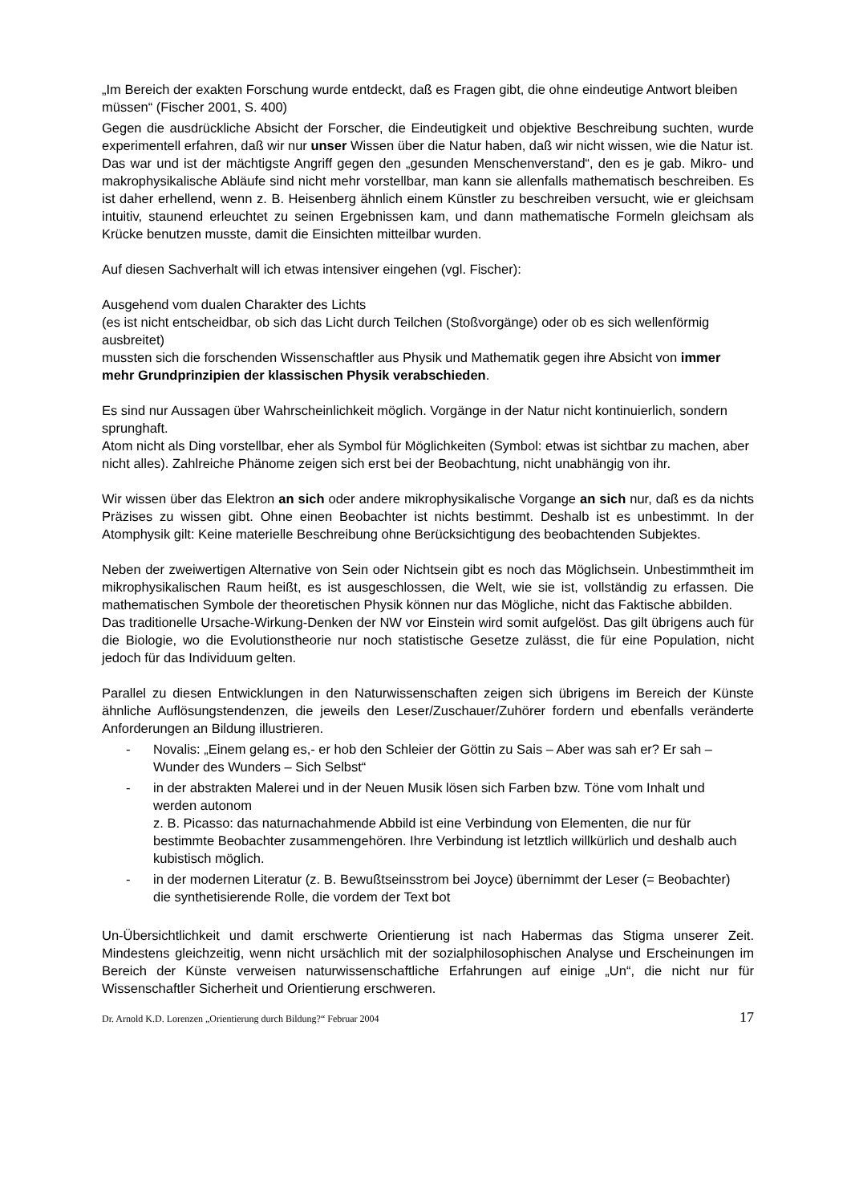„Im Bereich der exakten Forschung wurde entdeckt, daß es Fragen gibt, die ohne eindeutige Antwort bleiben müssen“ (Fischer 2001, S. 400)
Gegen die ausdrückliche Absicht der Forscher, die Eindeutigkeit und objektive Beschreibung suchten, wurde experimentell erfahren, daß wir nur unser Wissen über die Natur haben, daß wir nicht wissen, wie die Natur ist.
Das war und ist der mächtigste Angriff gegen den „gesunden Menschenverstand“, den es je gab. Mikro- und makrophysikalische Abläufe sind nicht mehr vorstellbar, man kann sie allenfalls mathematisch beschreiben. Es ist daher erhellend, wenn z. B. Heisenberg ähnlich einem Künstler zu beschreiben versucht, wie er gleichsam intuitiv, staunend erleuchtet zu seinen Ergebnissen kam, und dann mathematische Formeln gleichsam als Krücke benutzen musste, damit die Einsichten mitteilbar wurden.
Auf diesen Sachverhalt will ich etwas intensiver eingehen (vgl. Fischer):
Ausgehend vom dualen Charakter des Lichts
(es ist nicht entscheidbar, ob sich das Licht durch Teilchen (Stoßvorgänge) oder ob es sich wellenförmig ausbreitet)
mussten sich die forschenden Wissenschaftler aus Physik und Mathematik gegen ihre Absicht von immer mehr Grundprinzipien der klassischen Physik verabschieden.
Es sind nur Aussagen über Wahrscheinlichkeit möglich. Vorgänge in der Natur nicht kontinuierlich, sondern sprunghaft.
Atom nicht als Ding vorstellbar, eher als Symbol für Möglichkeiten (Symbol: etwas ist sichtbar zu machen, aber nicht alles). Zahlreiche Phänome zeigen sich erst bei der Beobachtung, nicht unabhängig von ihr.
Wir wissen über das Elektron an sich oder andere mikrophysikalische Vorgange an sich nur, daß es da nichts Präzises zu wissen gibt. Ohne einen Beobachter ist nichts bestimmt. Deshalb ist es unbestimmt. In der Atomphysik gilt: Keine materielle Beschreibung ohne Berücksichtigung des beobachtenden Subjektes.
Neben der zweiwertigen Alternative von Sein oder Nichtsein gibt es noch das Möglichsein. Unbestimmtheit im mikrophysikalischen Raum heißt, es ist ausgeschlossen, die Welt, wie sie ist, vollständig zu erfassen. Die mathematischen Symbole der theoretischen Physik können nur das Mögliche, nicht das Faktische abbilden.
Das traditionelle Ursache-Wirkung-Denken der NW vor Einstein wird somit aufgelöst. Das gilt übrigens auch für die Biologie, wo die Evolutionstheorie nur noch statistische Gesetze zulässt, die für eine Population, nicht jedoch für das Individuum gelten.
Parallel zu diesen Entwicklungen in den Naturwissenschaften zeigen sich übrigens im Bereich der Künste ähnliche Auflösungstendenzen, die jeweils den Leser/Zuschauer/Zuhörer fordern und ebenfalls veränderte Anforderungen an Bildung illustrieren.
- Novalis: „Einem gelang es,- er hob den Schleier der Göttin zu Sais – Aber was sah er? Er sah – Wunder des Wunders – Sich Selbst“
- in der abstrakten Malerei und in der Neuen Musik lösen sich Farben bzw. Töne vom Inhalt und werden autonom
z. B. Picasso: das naturnachahmende Abbild ist eine Verbindung von Elementen, die nur für bestimmte Beobachter zusammengehören. Ihre Verbindung ist letztlich willkürlich und deshalb auch kubistisch möglich.
- in der modernen Literatur (z. B. Bewußtseinsstrom bei Joyce) übernimmt der Leser (= Beobachter) die synthetisierende Rolle, die vordem der Text bot
Un-Übersichtlichkeit und damit erschwerte Orientierung ist nach Habermas das Stigma unserer Zeit. Mindestens gleichzeitig, wenn nicht ursächlich mit der sozialphilosophischen Analyse und Erscheinungen im Bereich der Künste verweisen naturwissenschaftliche Erfahrungen auf einige „Un“, die nicht nur für Wissenschaftler Sicherheit und Orientierung erschweren.
Dr. Arnold K.D. Lorenzen „Orientierung durch Bildung?“ Februar 2004 17